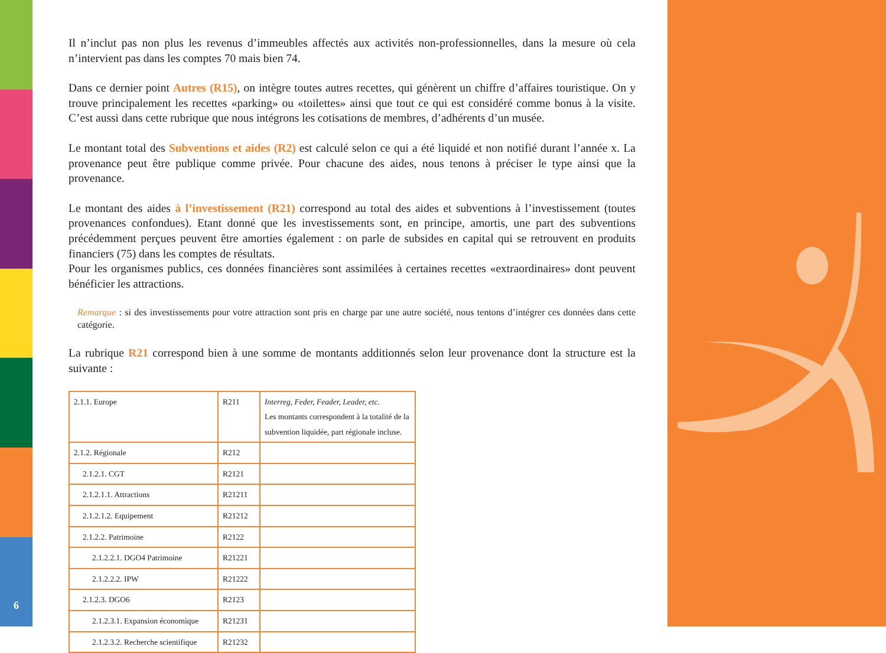6
Il n’inclut pas non plus les revenus d’immeubles affectés aux activités non-professionnelles, dans la mesure où cela n’intervient pas dans les comptes 70 mais bien 74.
Dans ce dernier point Autres (R15), on intègre toutes autres recettes, qui génèrent un chiffre d’affaires touristique. On y trouve principalement les recettes «parking» ou «toilettes» ainsi que tout ce qui est considéré comme bonus à la visite. C’est aussi dans cette rubrique que nous intégrons les cotisations de membres, d’adhérents d’un musée.
Le montant total des Subventions et aides (R2) est calculé selon ce qui a été liquidé et non notifié durant l’année x. La provenance peut être publique comme privée. Pour chacune des aides, nous tenons à préciser le type ainsi que la provenance.
Le montant des aides à l’investissement (R21) correspond au total des aides et subventions à l’investissement (toutes provenances confondues). Etant donné que les investissements sont, en principe, amortis, une part des subventions précédemment perçues peuvent être amorties également : on parle de subsides en capital qui se retrouvent en produits financiers (75) dans les comptes de résultats.
Pour les organismes publics, ces données financières sont assimilées à certaines recettes «extraordinaires» dont peuvent bénéficier les attractions.
Remarque : si des investissements pour votre attraction sont pris en charge par une autre société, nous tentons d’intégrer ces données dans cette catégorie.
La rubrique R21 correspond bien à une somme de montants additionnés selon leur provenance dont la structure est la suivante :
| 2.1.1. Europe | R211 | Interreg, Feder, Feader, Leader, etc. Les montants correspondent à la totalité de la subvention liquidée, part régionale incluse. |
| 2.1.2. Régionale | R212 | |
| 2.1.2.1. CGT | R2121 | |
| 2.1.2.1.1. Attractions | R21211 | |
| 2.1.2.1.2. Equipement | R21212 | |
| 2.1.2.2. Patrimoine | R2122 | |
| 2.1.2.2.1. DGO4 Patrimoine | R21221 | |
| 2.1.2.2.2. IPW | R21222 | |
| 2.1.2.3. DGO6 | R2123 | |
| 2.1.2.3.1. Expansion économique | R21231 | |
| 2.1.2.3.2. Recherche scientifique | R21232 | |